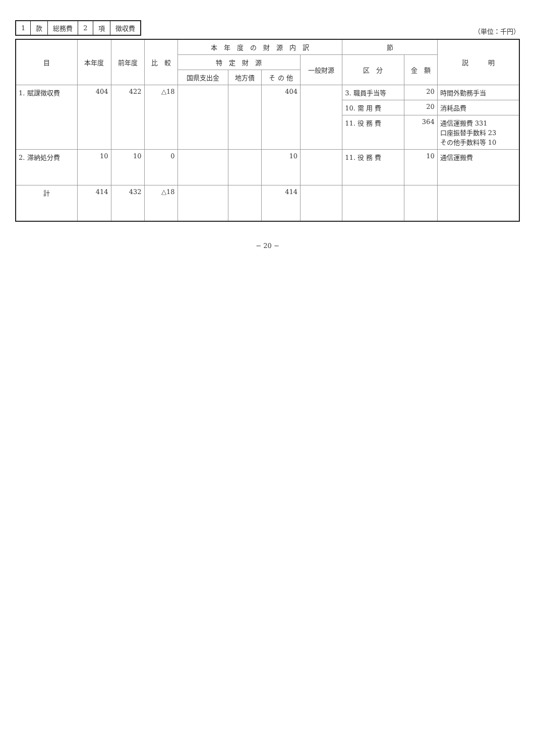| 1 | 款 | 総務費 | 2 | 項 | 徴収費 |
（単位：千円）
| 目 | 本年度 | 前年度 | 比 較 | 本 年 度 の 財 源 内 訳 | | | | 節 | | 説 明 |
| --- | --- | --- | --- | --- | --- | --- | --- | --- | --- | --- |
| | | | | 特 定 財 源 | | | 一般財源 | 区 分 | 金 額 | |
| | | | | 国県支出金 | 地方債 | そ の 他 | | | | |
| 1. 賦課徴収費 | 404 | 422 | △18 | | | 404 | | 3. 職員手当等 | 20 | 時間外勤務手当 |
| | | | | | | | | 10. 需 用 費 | 20 | 消耗品費 |
| | | | | | | | | 11. 役 務 費 | 364 | 通信運搬費 331 口座振替手数料 23 その他手数料等 10 |
| 2. 滞納処分費 | 10 | 10 | 0 | | | 10 | | 11. 役 務 費 | 10 | 通信運搬費 |
| 計 | 414 | 432 | △18 | | | 414 | | | | |
− 20 −